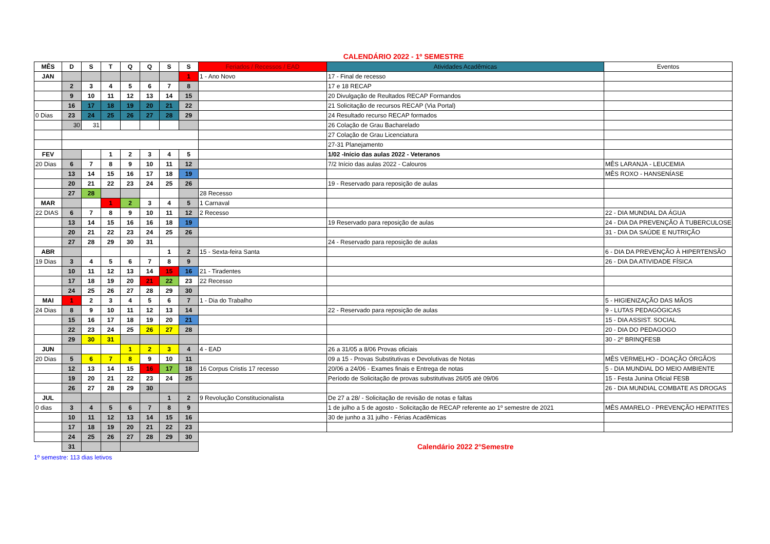CALENDÁRIO 2022 - 1º SEMESTRE
| MÊS | D | S | T | Q | Q | S | S | Feriados / Recessos / EAD | Atividades Acadêmicas | Eventos |
| --- | --- | --- | --- | --- | --- | --- | --- | --- | --- | --- |
| JAN | | | | | | | 1 | 1 - Ano Novo | 17 - Final de recesso | |
| | 2 | 3 | 4 | 5 | 6 | 7 | 8 | | 17 e 18 RECAP | |
| | 9 | 10 | 11 | 12 | 13 | 14 | 15 | | 20 Divulgação de Reultados RECAP Formandos | |
| | 16 | 17 | 18 | 19 | 20 | 21 | 22 | | 21 Solicitação de recursos RECAP (Via Portal) | |
| 0 Dias | 23 | 24 | 25 | 26 | 27 | 28 | 29 | | 24 Resultado recurso RECAP formados | |
| | 30 | 31 | | | | | | | 26 Colação de Grau Bacharelado | |
| | | | | | | | | | 27 Colação de Grau Licenciatura | |
| | | | | | | | | | 27-31 Planejamento | |
| FEV | | | 1 | 2 | 3 | 4 | 5 | | 1/02 -Início das aulas 2022 - Veteranos | |
| 20 Dias | 6 | 7 | 8 | 9 | 10 | 11 | 12 | | 7/2 Início das aulas 2022 - Calouros | MÊS LARANJA - LEUCEMIA |
| | 13 | 14 | 15 | 16 | 17 | 18 | 19 | | | MÊS ROXO - HANSENÍASE |
| | 20 | 21 | 22 | 23 | 24 | 25 | 26 | | 19 - Reservado para reposição de aulas | |
| | 27 | 28 | | | | | | 28 Recesso | | |
| MAR | | | 1 | 2 | 3 | 4 | 5 | 1 Carnaval | | |
| 22 DIAS | 6 | 7 | 8 | 9 | 10 | 11 | 12 | 2 Recesso | | 22 - DIA MUNDIAL DA ÁGUA |
| | 13 | 14 | 15 | 16 | 16 | 18 | 19 | | 19 Reservado para reposição de aulas | 24 - DIA DA PREVENÇÃO À TUBERCULOSE |
| | 20 | 21 | 22 | 23 | 24 | 25 | 26 | | | 31 - DIA DA SAÚDE E NUTRIÇÃO |
| | 27 | 28 | 29 | 30 | 31 | | | | 24 - Reservado para reposição de aulas | |
| ABR | | | | | | 1 | 2 | 15 - Sexta-feira Santa | | 6 - DIA DA PREVENÇÃO À HIPERTENSÃO |
| 19 Dias | 3 | 4 | 5 | 6 | 7 | 8 | 9 | | | 26 - DIA DA ATIVIDADE FÍSICA |
| | 10 | 11 | 12 | 13 | 14 | 15 | 16 | 21 - Tiradentes | | |
| | 17 | 18 | 19 | 20 | 21 | 22 | 23 | 22 Recesso | | |
| | 24 | 25 | 26 | 27 | 28 | 29 | 30 | | | |
| MAI | 1 | 2 | 3 | 4 | 5 | 6 | 7 | 1 - Dia do Trabalho | | 5 - HIGIENIZAÇÃO DAS MÃOS |
| 24 Dias | 8 | 9 | 10 | 11 | 12 | 13 | 14 | | 22 - Reservado para reposição de aulas | 9 - LUTAS PEDAGÓGICAS |
| | 15 | 16 | 17 | 18 | 19 | 20 | 21 | | | 15 - DIA ASSIST. SOCIAL |
| | 22 | 23 | 24 | 25 | 26 | 27 | 28 | | | 20 - DIA DO PEDAGOGO |
| | 29 | 30 | 31 | | | | | | | 30 - 2º BRINQFESB |
| JUN | | | | 1 | 2 | 3 | 4 | 4 - EAD | 26 a 31/05 a 8/06 Provas oficiais | |
| 20 Dias | 5 | 6 | 7 | 8 | 9 | 10 | 11 | | 09 a 15 - Provas Substitutivas e Devolutivas de Notas | MÊS VERMELHO - DOAÇÃO ÓRGÃOS |
| | 12 | 13 | 14 | 15 | 16 | 17 | 18 | 16 Corpus Cristis 17 recesso | 20/06 a 24/06 - Exames finais e Entrega de notas | 5 - DIA MUNDIAL DO MEIO AMBIENTE |
| | 19 | 20 | 21 | 22 | 23 | 24 | 25 | | Período de Solicitação de provas substitutivas 26/05 até 09/06 | 15 - Festa Junina Oficial FESB |
| | 26 | 27 | 28 | 29 | 30 | | | | | 26 - DIA MUNDIAL COMBATE AS DROGAS |
| JUL | | | | | | 1 | 2 | 9 Revolução Constitucionalista | De 27 a 28/ - Solicitação de revisão de notas e faltas | |
| 0 dias | 3 | 4 | 5 | 6 | 7 | 8 | 9 | | 1 de julho a 5 de agosto - Solicitação de RECAP referente ao 1º semestre de 2021 | MÊS AMARELO - PREVENÇÃO HEPATITES |
| | 10 | 11 | 12 | 13 | 14 | 15 | 16 | | 30 de junho a 31 julho - Férias Acadêmicas | |
| | 17 | 18 | 19 | 20 | 21 | 22 | 23 | | | |
| | 24 | 25 | 26 | 27 | 28 | 29 | 30 | | | |
| | 31 | | | | | | | Calendário 2022 2°Semestre | | |
1º semestre: 113 dias letivos